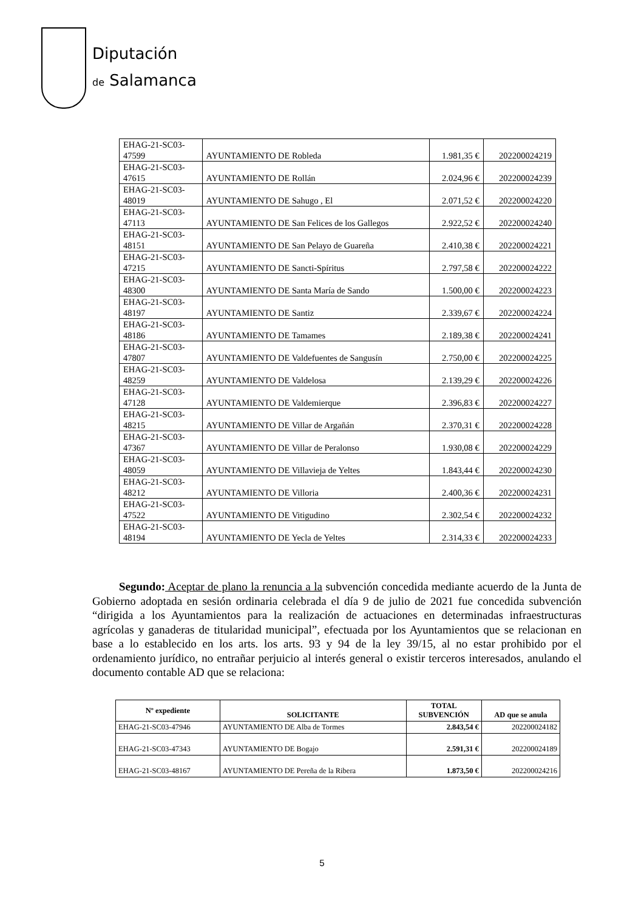Diputación
de Salamanca
| EHAG-21-SC03- 47599 | AYUNTAMIENTO DE Robleda | 1.981,35 € | 202200024219 |
| EHAG-21-SC03- 47615 | AYUNTAMIENTO DE Rollán | 2.024,96 € | 202200024239 |
| EHAG-21-SC03- 48019 | AYUNTAMIENTO DE Sahugo , El | 2.071,52 € | 202200024220 |
| EHAG-21-SC03- 47113 | AYUNTAMIENTO DE San Felices de los Gallegos | 2.922,52 € | 202200024240 |
| EHAG-21-SC03- 48151 | AYUNTAMIENTO DE San Pelayo de Guareña | 2.410,38 € | 202200024221 |
| EHAG-21-SC03- 47215 | AYUNTAMIENTO DE Sancti-Spíritus | 2.797,58 € | 202200024222 |
| EHAG-21-SC03- 48300 | AYUNTAMIENTO DE Santa María de Sando | 1.500,00 € | 202200024223 |
| EHAG-21-SC03- 48197 | AYUNTAMIENTO DE Santiz | 2.339,67 € | 202200024224 |
| EHAG-21-SC03- 48186 | AYUNTAMIENTO DE Tamames | 2.189,38 € | 202200024241 |
| EHAG-21-SC03- 47807 | AYUNTAMIENTO DE Valdefuentes de Sangusín | 2.750,00 € | 202200024225 |
| EHAG-21-SC03- 48259 | AYUNTAMIENTO DE Valdelosa | 2.139,29 € | 202200024226 |
| EHAG-21-SC03- 47128 | AYUNTAMIENTO DE Valdemierque | 2.396,83 € | 202200024227 |
| EHAG-21-SC03- 48215 | AYUNTAMIENTO DE Villar de Argañán | 2.370,31 € | 202200024228 |
| EHAG-21-SC03- 47367 | AYUNTAMIENTO DE Villar de Peralonso | 1.930,08 € | 202200024229 |
| EHAG-21-SC03- 48059 | AYUNTAMIENTO DE Villavieja de Yeltes | 1.843,44 € | 202200024230 |
| EHAG-21-SC03- 48212 | AYUNTAMIENTO DE Villoria | 2.400,36 € | 202200024231 |
| EHAG-21-SC03- 47522 | AYUNTAMIENTO DE Vitigudino | 2.302,54 € | 202200024232 |
| EHAG-21-SC03- 48194 | AYUNTAMIENTO DE Yecla de Yeltes | 2.314,33 € | 202200024233 |
Segundo: Aceptar de plano la renuncia a la subvención concedida mediante acuerdo de la Junta de Gobierno adoptada en sesión ordinaria celebrada el día 9 de julio de 2021 fue concedida subvención “dirigida a los Ayuntamientos para la realización de actuaciones en determinadas infraestructuras agrícolas y ganaderas de titularidad municipal”, efectuada por los Ayuntamientos que se relacionan en base a lo establecido en los arts. los arts. 93 y 94 de la ley 39/15, al no estar prohibido por el ordenamiento jurídico, no entrañar perjuicio al interés general o existir terceros interesados, anulando el documento contable AD que se relaciona:
| Nº expediente | SOLICITANTE | TOTAL SUBVENCIÓN | AD que se anula |
| --- | --- | --- | --- |
| EHAG-21-SC03-47946 | AYUNTAMIENTO DE Alba de Tormes | 2.843,54 € | 202200024182 |
| EHAG-21-SC03-47343 | AYUNTAMIENTO DE Bogajo | 2.591,31 € | 202200024189 |
| EHAG-21-SC03-48167 | AYUNTAMIENTO DE Pereña de la Ribera | 1.873,50 € | 202200024216 |
5